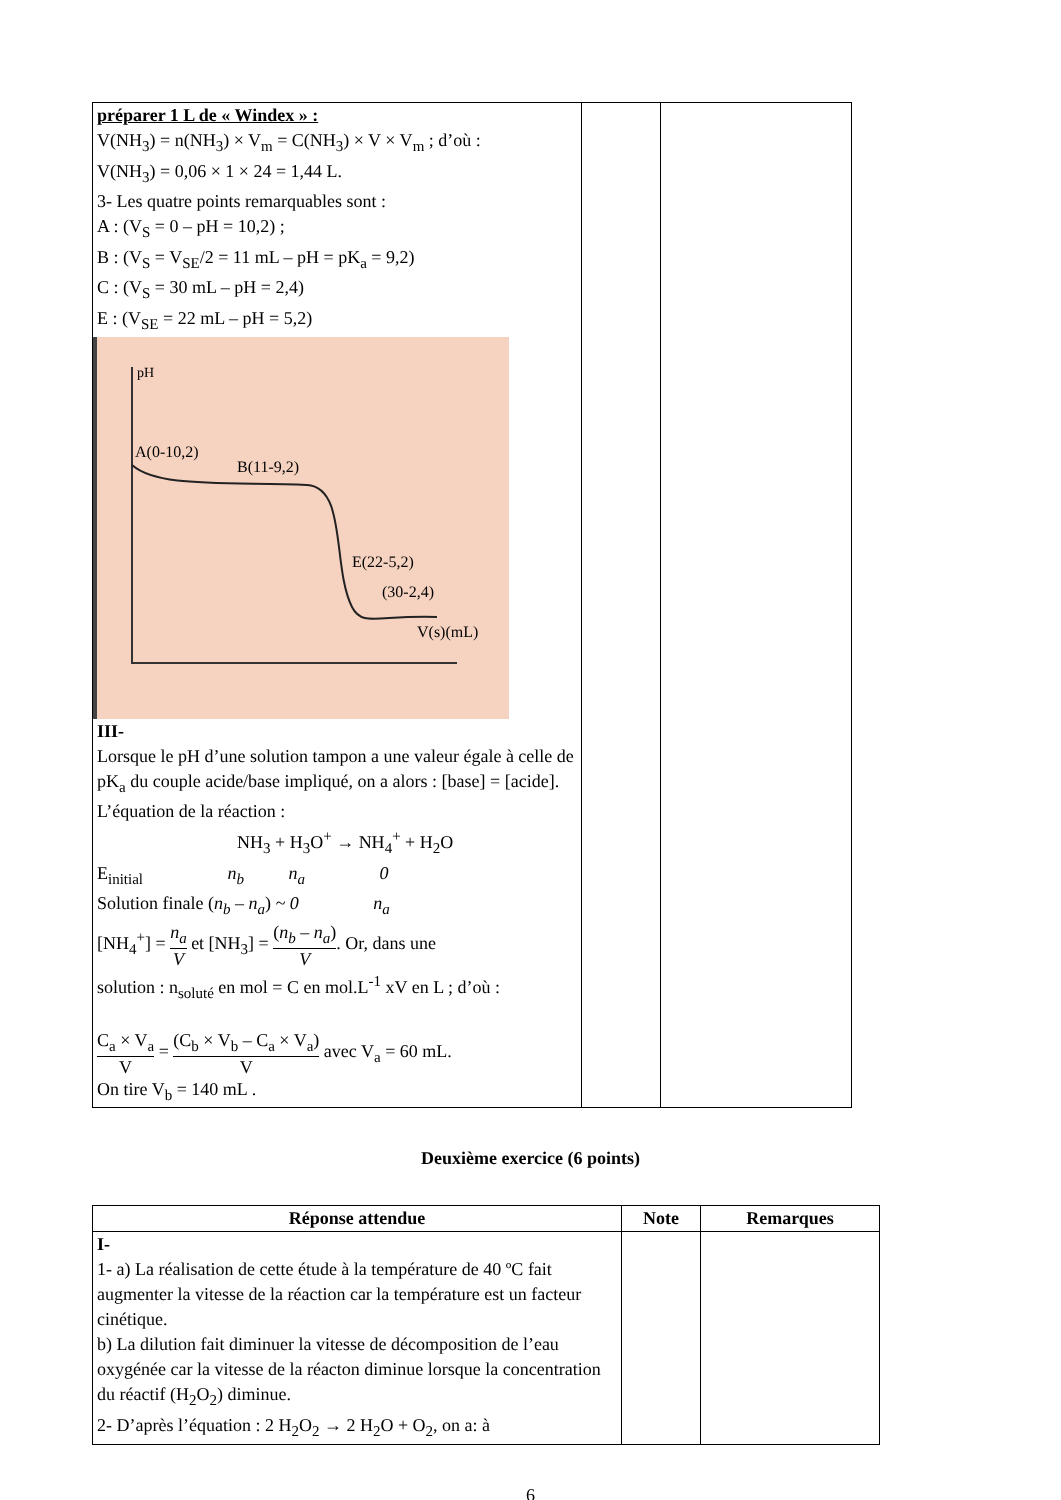| préparer 1 L de « Windex » : V(NH<sub>3</sub>) = n(NH<sub>3</sub>) × V<sub>m</sub> = C(NH<sub>3</sub>) × V × V<sub>m</sub> ; d’où : V(NH<sub>3</sub>) = 0,06 × 1 × 24 = 1,44 L. 3- Les quatre points remarquables sont : A : (V<sub>S</sub> = 0 – pH = 10,2) ; B : (V<sub>S</sub> = V<sub>SE</sub>/2 = 11 mL – pH = pK<sub>a</sub> = 9,2) C : (V<sub>S</sub> = 30 mL – pH = 2,4) E : (V<sub>SE</sub> = 22 mL – pH = 5,2) pH A(0-10,2) B(11-9,2) E(22-5,2) (30-2,4) V(s)(mL) III- Lorsque le pH d’une solution tampon a une valeur égale à celle de pK<sub>a</sub> du couple acide/base impliqué, on a alors : [base] = [acide]. L’équation de la réaction : NH<sub>3</sub> + H<sub>3</sub>O<sup>+</sup> → NH<sub>4</sub><sup>+</sup> + H<sub>2</sub>O E<sub>initial</sub> n<sub>b</sub> n<sub>a</sub> 0 Solution finale ( n<sub>b</sub> – n<sub>a</sub> ) ~ 0 n<sub>a</sub> [NH<sub>4</sub><sup>+</sup>] = n<sub>a</sub> V et [NH<sub>3</sub>] = ( n<sub>b</sub> – n<sub>a</sub> ) V . Or, dans une solution : n<sub>soluté</sub> en mol = C en mol.L<sup>-1</sup> xV en L ; d’où : C<sub>a</sub> × V<sub>a</sub> V = (C<sub>b</sub> × V<sub>b</sub> – C<sub>a</sub> × V<sub>a</sub>) V avec V<sub>a</sub> = 60 mL. On tire V<sub>b</sub> = 140 mL . | | |
Deuxième exercice (6 points)
| Réponse attendue | Note | Remarques |
| --- | --- | --- |
| I- 1- a) La réalisation de cette étude à la température de 40 ºC fait augmenter la vitesse de la réaction car la température est un facteur cinétique. b) La dilution fait diminuer la vitesse de décomposition de l’eau oxygénée car la vitesse de la réacton diminue lorsque la concentration du réactif (H<sub>2</sub>O<sub>2</sub>) diminue. 2- D’après l’équation : 2 H<sub>2</sub>O<sub>2</sub> → 2 H<sub>2</sub>O + O<sub>2</sub>, on a: à | | |
6